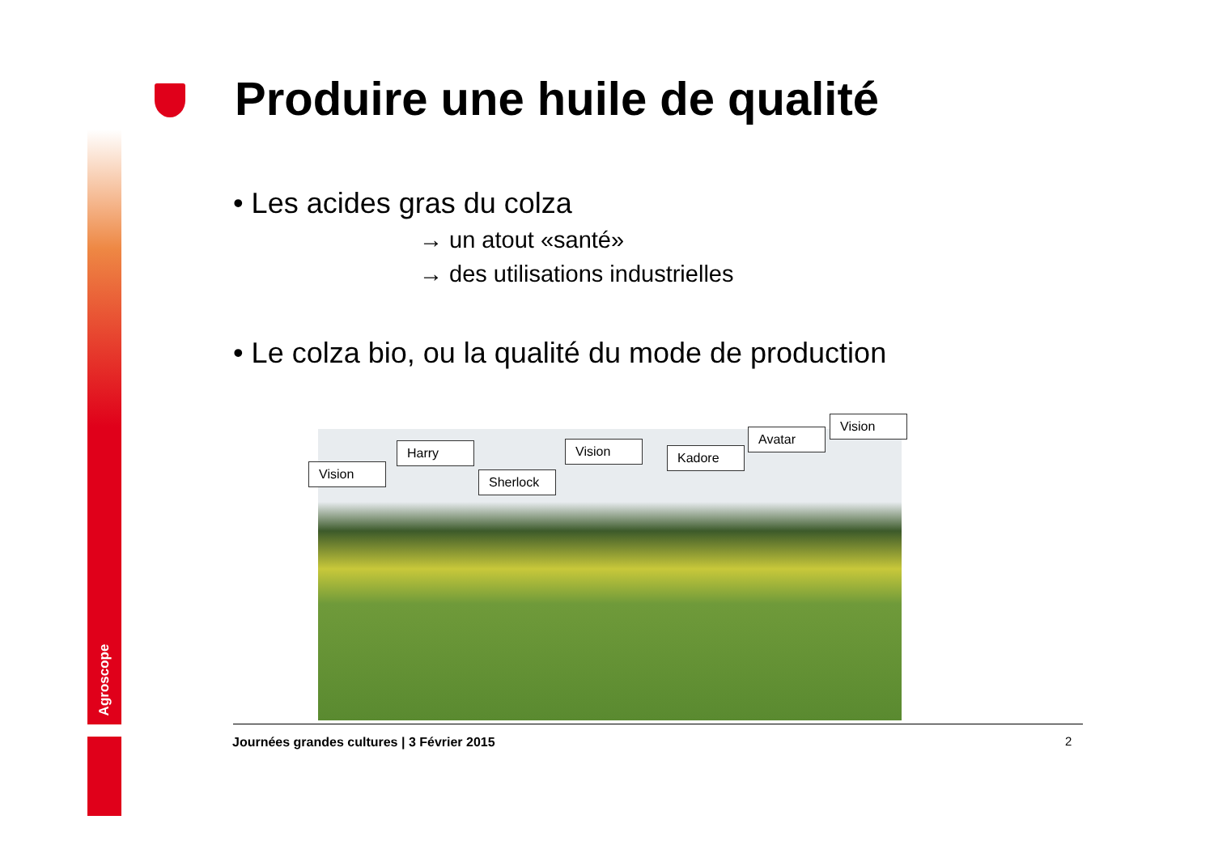Agroscope
Produire une huile de qualité
• Les acides gras du colza
→ un atout «santé»
→ des utilisations industrielles
• Le colza bio, ou la qualité du mode de production
Vision
Harry
Sherlock
Vision Kadore
Avatar
Vision
Journées grandes cultures | 3 Février 2015
2